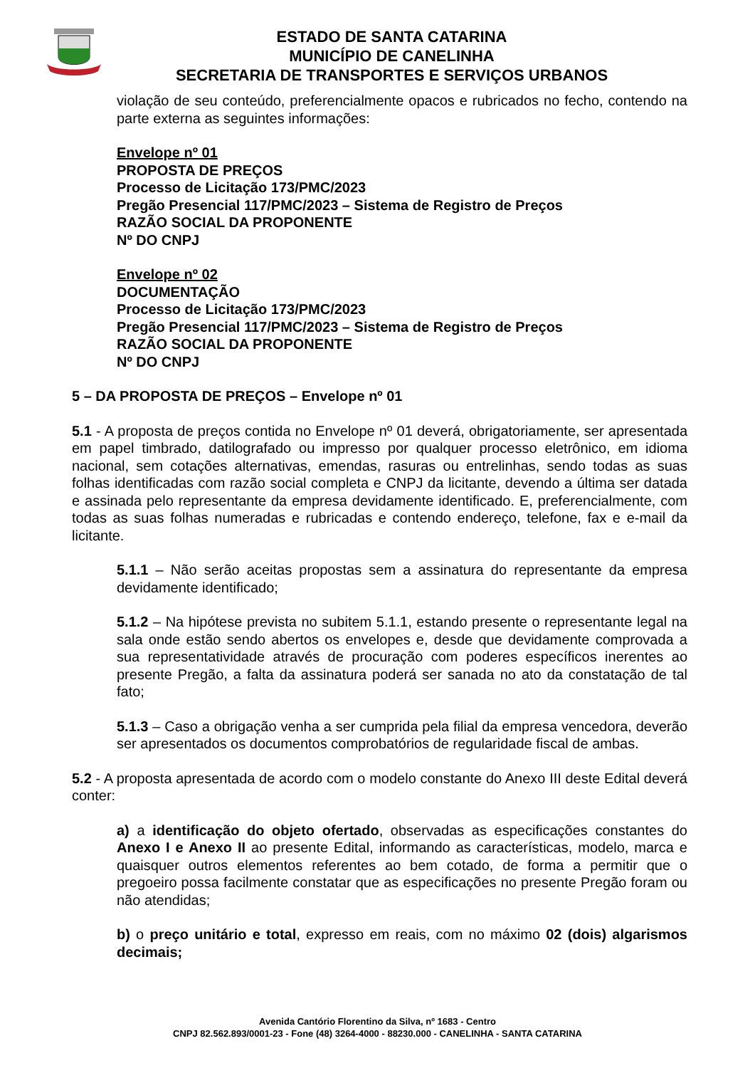ESTADO DE SANTA CATARINA
MUNICÍPIO DE CANELINHA
SECRETARIA DE TRANSPORTES E SERVIÇOS URBANOS
violação de seu conteúdo, preferencialmente opacos e rubricados no fecho, contendo na parte externa as seguintes informações:
Envelope nº 01
PROPOSTA DE PREÇOS
Processo de Licitação 173/PMC/2023
Pregão Presencial 117/PMC/2023 – Sistema de Registro de Preços
RAZÃO SOCIAL DA PROPONENTE
Nº DO CNPJ
Envelope nº 02
DOCUMENTAÇÃO
Processo de Licitação 173/PMC/2023
Pregão Presencial 117/PMC/2023 – Sistema de Registro de Preços
RAZÃO SOCIAL DA PROPONENTE
Nº DO CNPJ
5 – DA PROPOSTA DE PREÇOS – Envelope nº 01
5.1 - A proposta de preços contida no Envelope nº 01 deverá, obrigatoriamente, ser apresentada em papel timbrado, datilografado ou impresso por qualquer processo eletrônico, em idioma nacional, sem cotações alternativas, emendas, rasuras ou entrelinhas, sendo todas as suas folhas identificadas com razão social completa e CNPJ da licitante, devendo a última ser datada e assinada pelo representante da empresa devidamente identificado. E, preferencialmente, com todas as suas folhas numeradas e rubricadas e contendo endereço, telefone, fax e e-mail da licitante.
5.1.1 – Não serão aceitas propostas sem a assinatura do representante da empresa devidamente identificado;
5.1.2 – Na hipótese prevista no subitem 5.1.1, estando presente o representante legal na sala onde estão sendo abertos os envelopes e, desde que devidamente comprovada a sua representatividade através de procuração com poderes específicos inerentes ao presente Pregão, a falta da assinatura poderá ser sanada no ato da constatação de tal fato;
5.1.3 – Caso a obrigação venha a ser cumprida pela filial da empresa vencedora, deverão ser apresentados os documentos comprobatórios de regularidade fiscal de ambas.
5.2 - A proposta apresentada de acordo com o modelo constante do Anexo III deste Edital deverá conter:
a) a identificação do objeto ofertado, observadas as especificações constantes do Anexo I e Anexo II ao presente Edital, informando as características, modelo, marca e quaisquer outros elementos referentes ao bem cotado, de forma a permitir que o pregoeiro possa facilmente constatar que as especificações no presente Pregão foram ou não atendidas;
b) o preço unitário e total, expresso em reais, com no máximo 02 (dois) algarismos decimais;
Avenida Cantório Florentino da Silva, nº 1683 - Centro
CNPJ 82.562.893/0001-23 - Fone (48) 3264-4000 - 88230.000 - CANELINHA - SANTA CATARINA